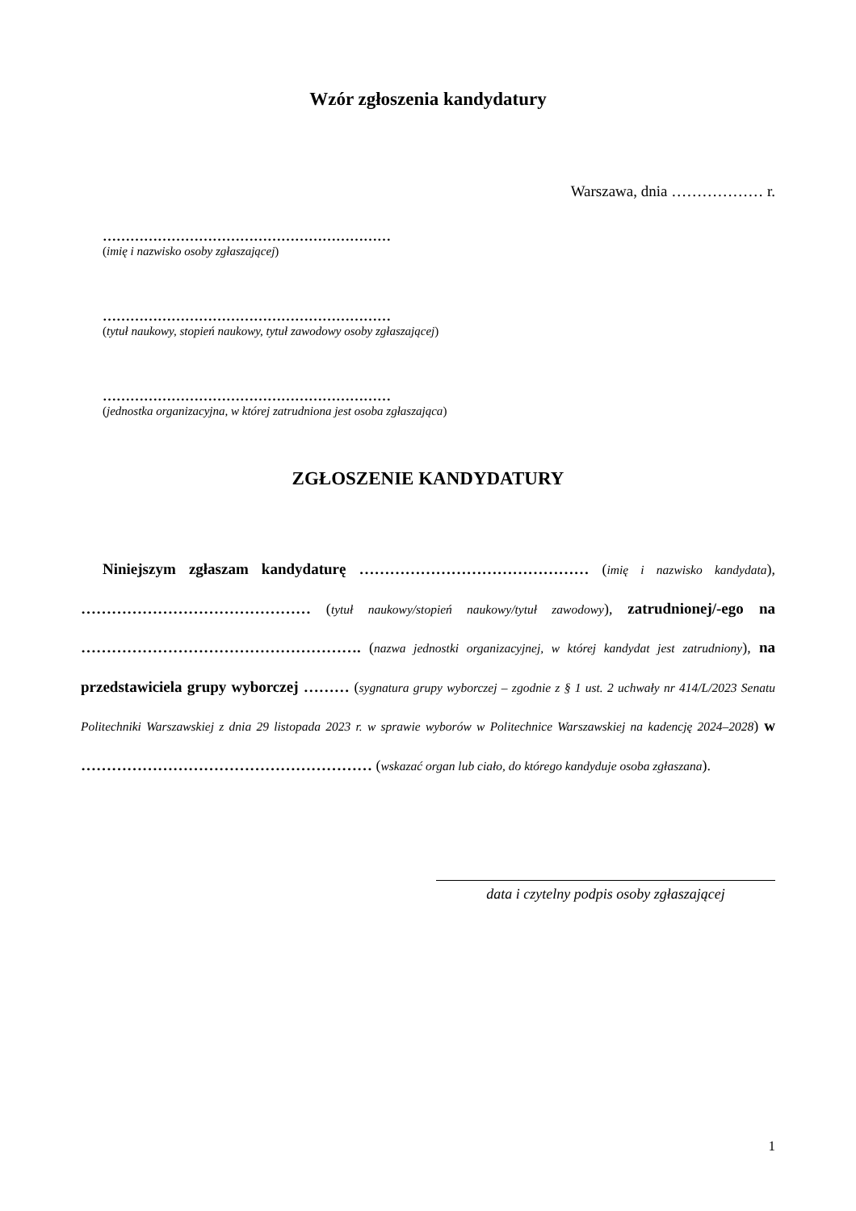Wzór zgłoszenia kandydatury
Warszawa, dnia ……………… r.
………………………………………………………
(imię i nazwisko osoby zgłaszającej)
………………………………………………………
(tytuł naukowy, stopień naukowy, tytuł zawodowy osoby zgłaszającej)
………………………………………………………
(jednostka organizacyjna, w której zatrudniona jest osoba zgłaszająca)
ZGŁOSZENIE KANDYDATURY
Niniejszym zgłaszam kandydaturę ……………………………………… (imię i nazwisko kandydata), ……………………………………… (tytuł naukowy/stopień naukowy/tytuł zawodowy), zatrudnionej/-ego na ………………………………………………. (nazwa jednostki organizacyjnej, w której kandydat jest zatrudniony), na przedstawiciela grupy wyborczej ……… (sygnatura grupy wyborczej – zgodnie z § 1 ust. 2 uchwały nr 414/L/2023 Senatu Politechniki Warszawskiej z dnia 29 listopada 2023 r. w sprawie wyborów w Politechnice Warszawskiej na kadencję 2024–2028) w ………………………………………………… (wskazać organ lub ciało, do którego kandyduje osoba zgłaszana).
data i czytelny podpis osoby zgłaszającej
1